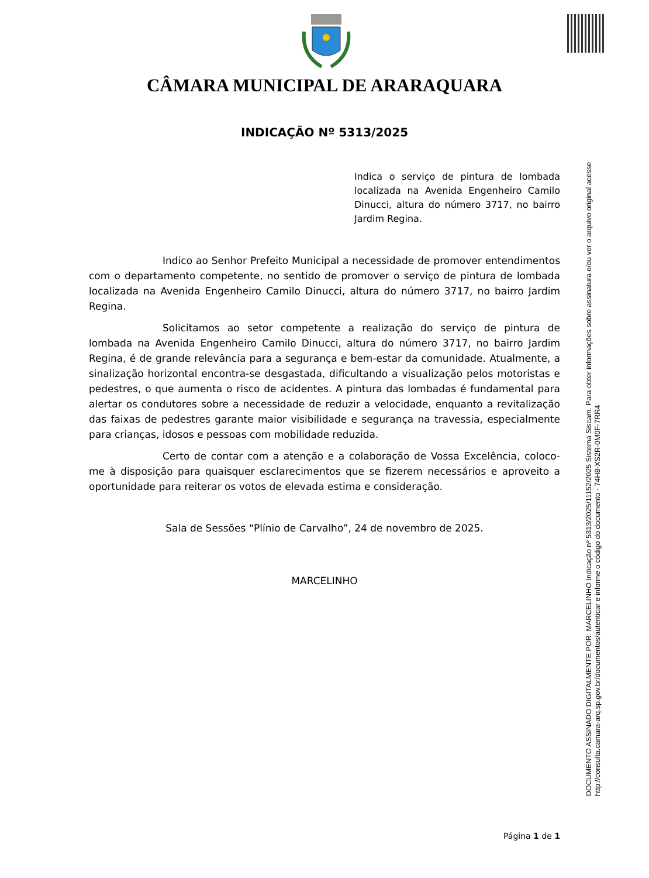CÂMARA MUNICIPAL DE ARARAQUARA
INDICAÇÃO Nº 5313/2025
Indica o serviço de pintura de lombada localizada na Avenida Engenheiro Camilo Dinucci, altura do número 3717, no bairro Jardim Regina.
Indico ao Senhor Prefeito Municipal a necessidade de promover entendimentos com o departamento competente, no sentido de promover o serviço de pintura de lombada localizada na Avenida Engenheiro Camilo Dinucci, altura do número 3717, no bairro Jardim Regina.
Solicitamos ao setor competente a realização do serviço de pintura de lombada na Avenida Engenheiro Camilo Dinucci, altura do número 3717, no bairro Jardim Regina, é de grande relevância para a segurança e bem-estar da comunidade. Atualmente, a sinalização horizontal encontra-se desgastada, dificultando a visualização pelos motoristas e pedestres, o que aumenta o risco de acidentes. A pintura das lombadas é fundamental para alertar os condutores sobre a necessidade de reduzir a velocidade, enquanto a revitalização das faixas de pedestres garante maior visibilidade e segurança na travessia, especialmente para crianças, idosos e pessoas com mobilidade reduzida.
Certo de contar com a atenção e a colaboração de Vossa Excelência, coloco-me à disposição para quaisquer esclarecimentos que se fizerem necessários e aproveito a oportunidade para reiterar os votos de elevada estima e consideração.
Sala de Sessões “Plínio de Carvalho”, 24 de novembro de 2025.
MARCELINHO
Página 1 de 1
DOCUMENTO ASSINADO DIGITALMENTE POR: MARCELINHO Indicação nº 5313/2025/11152/2025 Sistema Siscam. Para obter informações sobre assinatura e/ou ver o arquivo original acesse
http://consulta.camara-arq.sp.gov.br/documentos/autenticar e informe o código do documento - 74H8-XS2R-0M0F-7RR4